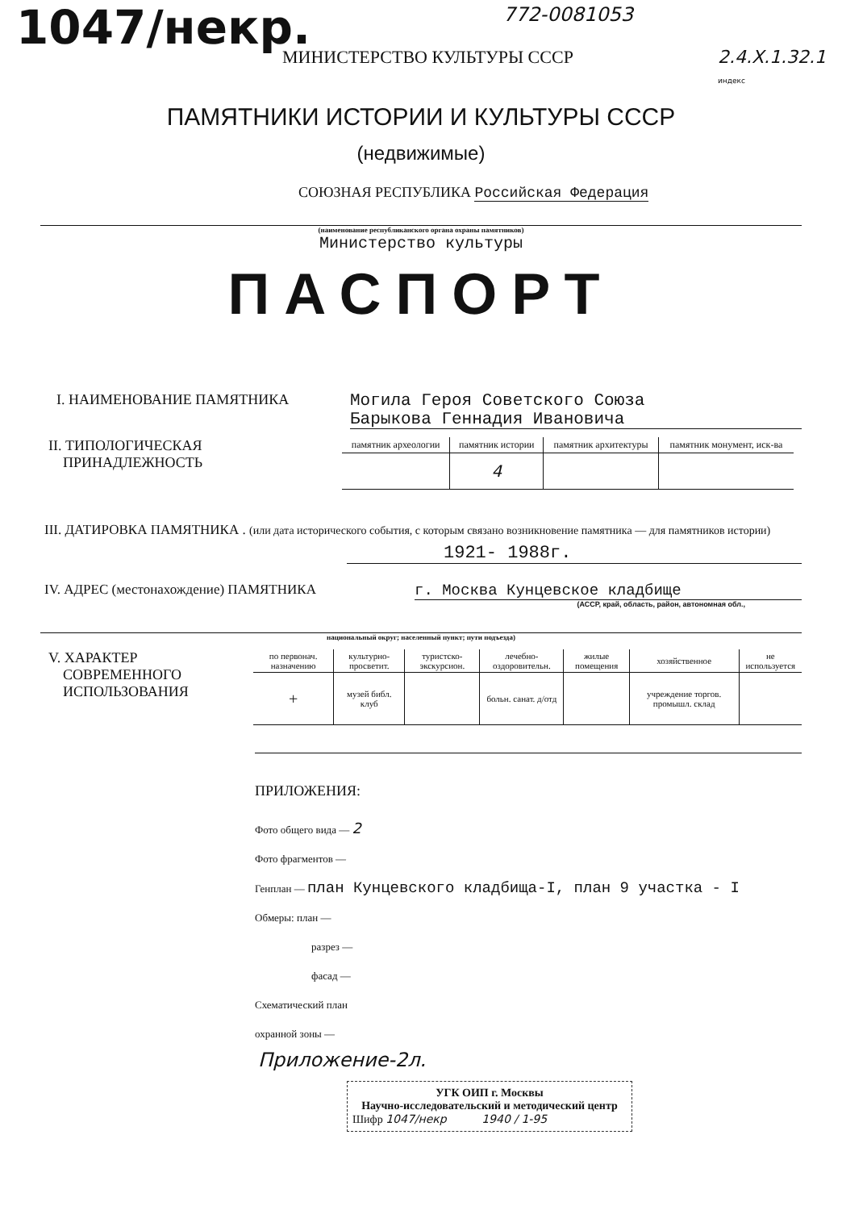1047/некр.
772-0081053
МИНИСТЕРСТВО КУЛЬТУРЫ СССР 2.4.X.1.32.1
индекс
ПАМЯТНИКИ ИСТОРИИ И КУЛЬТУРЫ СССР
(недвижимые)
СОЮЗНАЯ РЕСПУБЛИКА Российская Федерация
(наименование республиканского органа охраны памятников)
Министерство культуры
ПАСПОРТ
I. НАИМЕНОВАНИЕ ПАМЯТНИКА
Могила Героя Советского Союза
Барыкова Геннадия Ивановича
II. ТИПОЛОГИЧЕСКАЯ
ПРИНАДЛЕЖНОСТЬ
| памятник археологии | памятник истории | памятник архитектуры | памятник монумент, иск-ва |
| --- | --- | --- | --- |
| | 4 | | |
III. ДАТИРОВКА ПАМЯТНИКА . (или дата исторического события, с которым связано возникновение памятника — для памятников истории)
1921- 1988г.
IV. АДРЕС (местонахождение) ПАМЯТНИКА
г. Москва Кунцевское кладбище
(АССР, край, область, район, автономная обл.,
национальный округ; населенный пункт; пути подъезда)
V. ХАРАКТЕР
СОВРЕМЕННОГО
ИСПОЛЬЗОВАНИЯ
| по первонач. назначению | культурно-просветит. | туристско-экскурсион. | лечебно-оздоровительн. | жилые помещения | хозяйственное | не используется |
| --- | --- | --- | --- | --- | --- | --- |
| + | музей библ. клуб | | больн. санат. д/отд | | учреждение торгов. промышл. склад | |
ПРИЛОЖЕНИЯ:
Фото общего вида — 2
Фото фрагментов —
Генплан — план Кунцевского кладбища-I, план 9 участка - I
Обмеры: план —
разрез —
фасад —
Схематический план
охранной зоны —
Приложение-2л.
УГК ОИП г. Москвы
Научно-исследовательский и методический центр
Шифр 1047/некр 1940 / 1-95